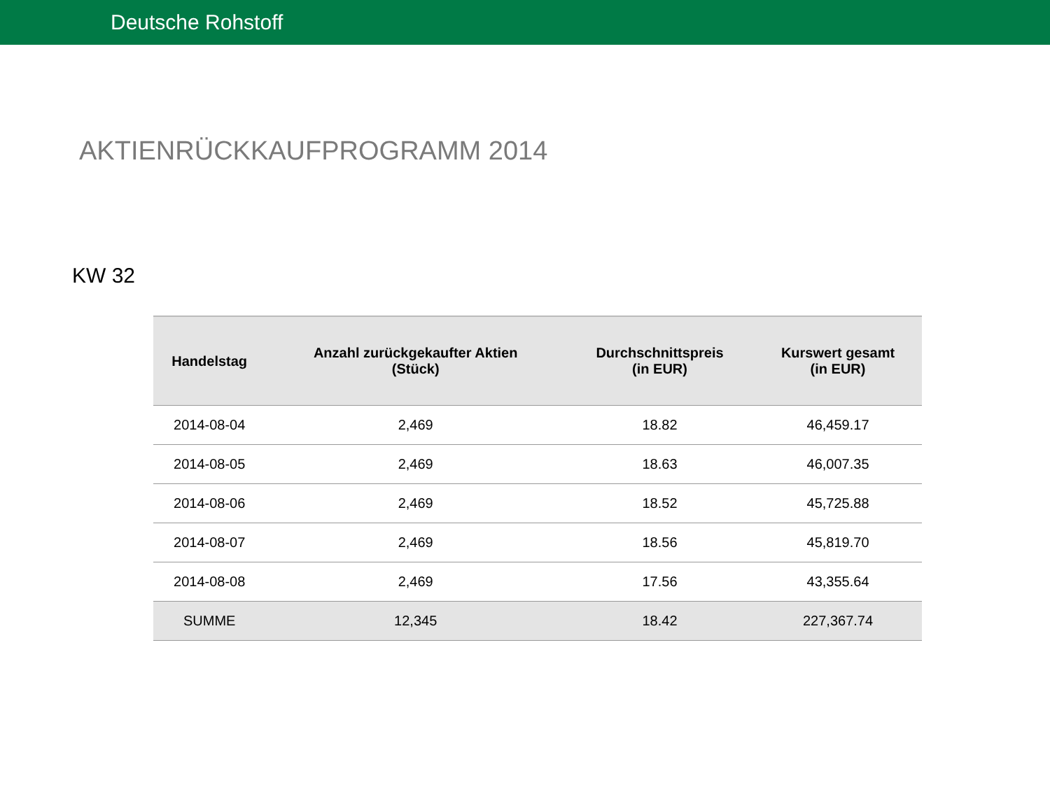Deutsche Rohstoff
AKTIENRÜCKKAUFPROGRAMM 2014
KW 32
| Handelstag | Anzahl zurückgekaufter Aktien (Stück) | Durchschnittspreis (in EUR) | Kurswert gesamt (in EUR) |
| --- | --- | --- | --- |
| 2014-08-04 | 2,469 | 18.82 | 46,459.17 |
| 2014-08-05 | 2,469 | 18.63 | 46,007.35 |
| 2014-08-06 | 2,469 | 18.52 | 45,725.88 |
| 2014-08-07 | 2,469 | 18.56 | 45,819.70 |
| 2014-08-08 | 2,469 | 17.56 | 43,355.64 |
| SUMME | 12,345 | 18.42 | 227,367.74 |